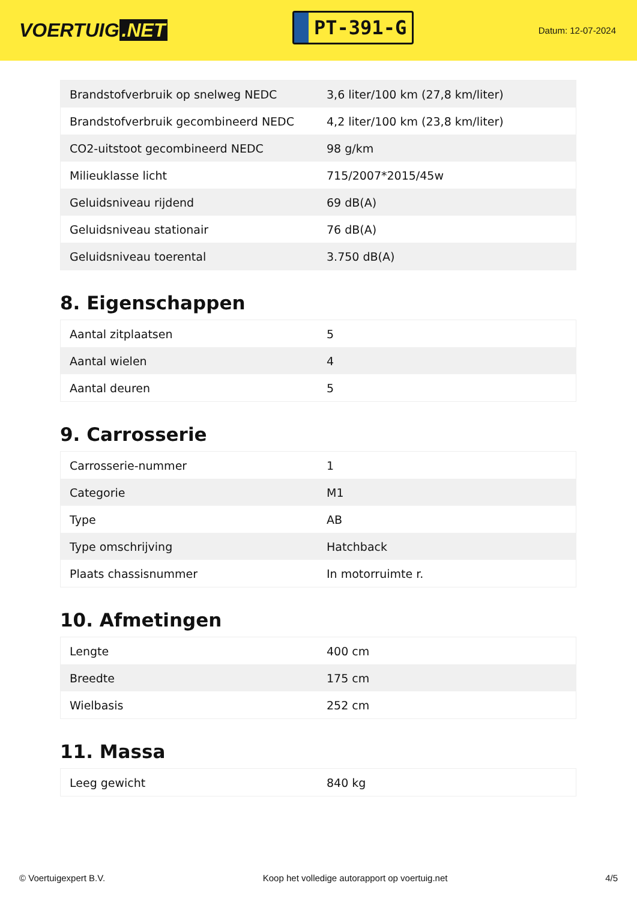VOERTUIG.NET
PT-391-G
Datum: 12-07-2024
| Brandstofverbruik op snelweg NEDC | 3,6 liter/100 km (27,8 km/liter) |
| Brandstofverbruik gecombineerd NEDC | 4,2 liter/100 km (23,8 km/liter) |
| CO2-uitstoot gecombineerd NEDC | 98 g/km |
| Milieuklasse licht | 715/2007*2015/45w |
| Geluidsniveau rijdend | 69 dB(A) |
| Geluidsniveau stationair | 76 dB(A) |
| Geluidsniveau toerental | 3.750 dB(A) |
8. Eigenschappen
| Aantal zitplaatsen | 5 |
| Aantal wielen | 4 |
| Aantal deuren | 5 |
9. Carrosserie
| Carrosserie-nummer | 1 |
| Categorie | M1 |
| Type | AB |
| Type omschrijving | Hatchback |
| Plaats chassisnummer | In motorruimte r. |
10. Afmetingen
| Lengte | 400 cm |
| Breedte | 175 cm |
| Wielbasis | 252 cm |
11. Massa
| Leeg gewicht | 840 kg |
© Voertuigexpert B.V. Koop het volledige autorapport op voertuig.net 4/5